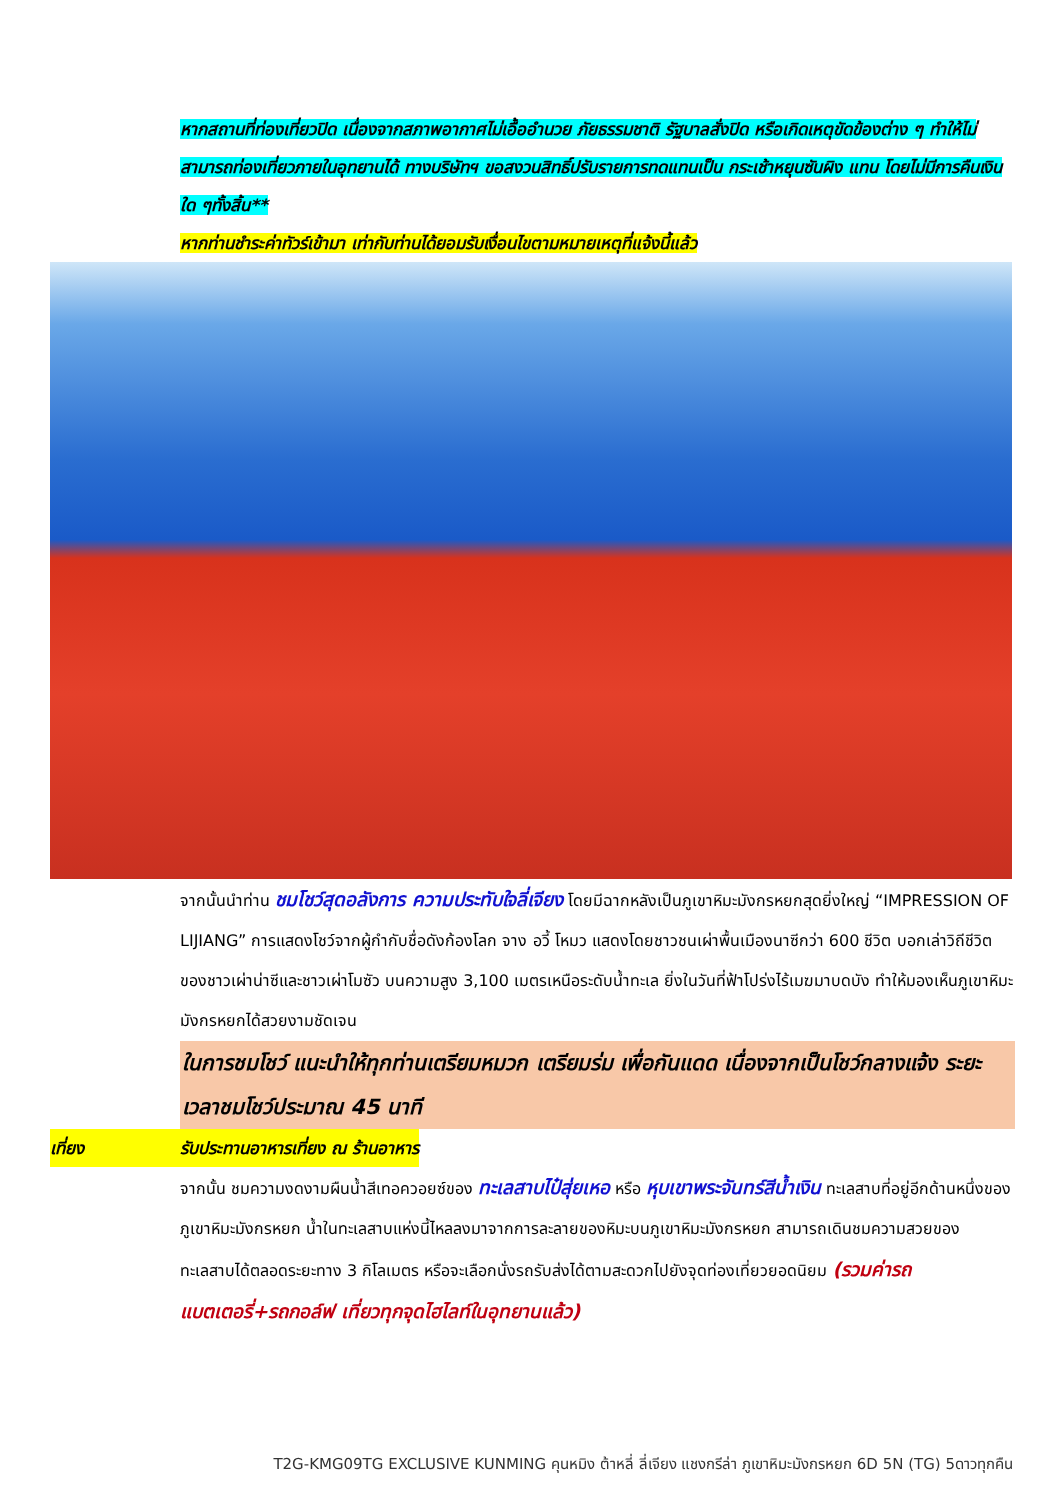หากสถานที่ท่องเที่ยวปิด เนื่องจากสภาพอากาศไม่เอื้ออำนวย ภัยธรรมชาติ รัฐบาลสั่งปิด หรือเกิดเหตุขัดข้องต่าง ๆ ทำให้ไม่สามารถท่องเที่ยวภายในอุทยานได้ ทางบริษัทฯ ขอสงวนสิทธิ์ปรับรายการทดแทนเป็น กระเช้าหยุนซันผิง แทน โดยไม่มีการคืนเงินใด ๆทั้งสิ้น**
หากท่านชำระค่าทัวร์เข้ามา เท่ากับท่านได้ยอมรับเงื่อนไขตามหมายเหตุที่แจ้งนี้แล้ว
จากนั้นนำท่าน ชมโชว์สุดอลังการ ความประทับใจลี่เจียง โดยมีฉากหลังเป็นภูเขาหิมะมังกรหยกสุดยิ่งใหญ่ “IMPRESSION OF LIJIANG” การแสดงโชว์จากผู้กำกับชื่อดังก้องโลก จาง อวี้ โหมว แสดงโดยชาวชนเผ่าพื้นเมืองนาซีกว่า 600 ชีวิต บอกเล่าวิถีชีวิตของชาวเผ่าน่าซีและชาวเผ่าโมซัว บนความสูง 3,100 เมตรเหนือระดับน้ำทะเล ยิ่งในวันที่ฟ้าโปร่งไร้เมฆมาบดบัง ทำให้มองเห็นภูเขาหิมะมังกรหยกได้สวยงามชัดเจน
ในการชมโชว์ แนะนำให้ทุกท่านเตรียมหมวก เตรียมร่ม เพื่อกันแดด เนื่องจากเป็นโชว์กลางแจ้ง ระยะเวลาชมโชว์ประมาณ 45 นาที
เที่ยง รับประทานอาหารเที่ยง ณ ร้านอาหาร
จากนั้น ชมความงดงามผืนน้ำสีเทอควอยซ์ของ ทะเลสาบไป๋สุ่ยเหอ หรือ หุบเขาพระจันทร์สีน้ำเงิน ทะเลสาบที่อยู่อีกด้านหนึ่งของภูเขาหิมะมังกรหยก น้ำในทะเลสาบแห่งนี้ไหลลงมาจากการละลายของหิมะบนภูเขาหิมะมังกรหยก สามารถเดินชมความสวยของทะเลสาบได้ตลอดระยะทาง 3 กิโลเมตร หรือจะเลือกนั่งรถรับส่งได้ตามสะดวกไปยังจุดท่องเที่ยวยอดนิยม (รวมค่ารถแบตเตอรี่+รถกอล์ฟ เที่ยวทุกจุดไฮไลท์ในอุทยานแล้ว)
T2G-KMG09TG EXCLUSIVE KUNMING คุนหมิง ต้าหลี่ ลี่เจียง แชงกรีล่า ภูเขาหิมะมังกรหยก 6D 5N (TG) 5ดาวทุกคืน